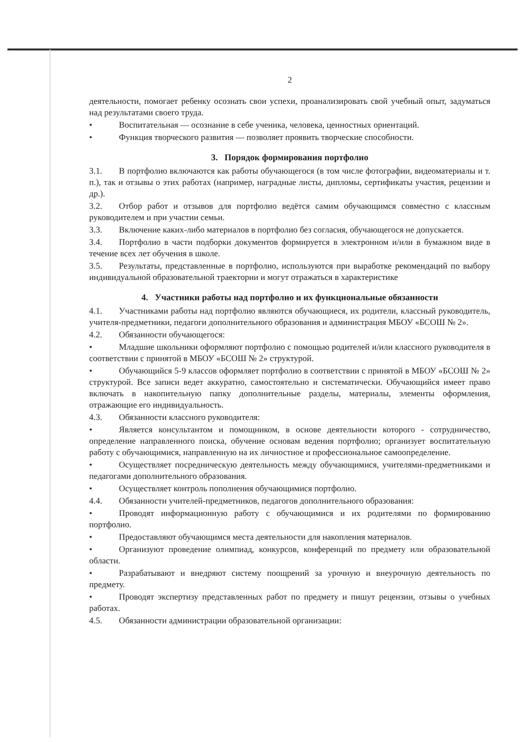2
деятельности, помогает ребенку осознать свои успехи, проанализировать свой учебный опыт, задуматься над результатами своего труда.
• Воспитательная — осознание в себе ученика, человека, ценностных ориентаций.
• Функция творческого развития — позволяет проявить творческие способности.
3. Порядок формирования портфолио
3.1. В портфолио включаются как работы обучающегося (в том числе фотографии, видеоматериалы и т. п.), так и отзывы о этих работах (например, наградные листы, дипломы, сертификаты участия, рецензии и др.).
3.2. Отбор работ и отзывов для портфолио ведётся самим обучающимся совместно с классным руководителем и при участии семьи.
3.3. Включение каких-либо материалов в портфолио без согласия, обучающегося не допускается.
3.4. Портфолио в части подборки документов формируется в электронном и/или в бумажном виде в течение всех лет обучения в школе.
3.5. Результаты, представленные в портфолио, используются при выработке рекомендаций по выбору индивидуальной образовательной траектории и могут отражаться в характеристике
4. Участники работы над портфолио и их функциональные обязанности
4.1. Участниками работы над портфолио являются обучающиеся, их родители, классный руководитель, учителя-предметники, педагоги дополнительного образования и администрация МБОУ «БСОШ № 2».
4.2. Обязанности обучающегося:
• Младшие школьники оформляют портфолио с помощью родителей и/или классного руководителя в соответствии с принятой в МБОУ «БСОШ № 2» структурой.
• Обучающийся 5-9 классов оформляет портфолио в соответствии с принятой в МБОУ «БСОШ № 2» структурой. Все записи ведет аккуратно, самостоятельно и систематически. Обучающийся имеет право включать в накопительную папку дополнительные разделы, материалы, элементы оформления, отражающие его индивидуальность.
4.3. Обязанности классного руководителя:
• Является консультантом и помощником, в основе деятельности которого - сотрудничество, определение направленного поиска, обучение основам ведения портфолио; организует воспитательную работу с обучающимися, направленную на их личностное и профессиональное самоопределение.
• Осуществляет посредническую деятельность между обучающимися, учителями-предметниками и педагогами дополнительного образования.
• Осуществляет контроль пополнения обучающимися портфолио.
4.4. Обязанности учителей-предметников, педагогов дополнительного образования:
• Проводят информационную работу с обучающимися и их родителями по формированию портфолио.
• Предоставляют обучающимся места деятельности для накопления материалов.
• Организуют проведение олимпиад, конкурсов, конференций по предмету или образовательной области.
• Разрабатывают и внедряют систему поощрений за урочную и внеурочную деятельность по предмету.
• Проводят экспертизу представленных работ по предмету и пишут рецензии, отзывы о учебных работах.
4.5. Обязанности администрации образовательной организации: